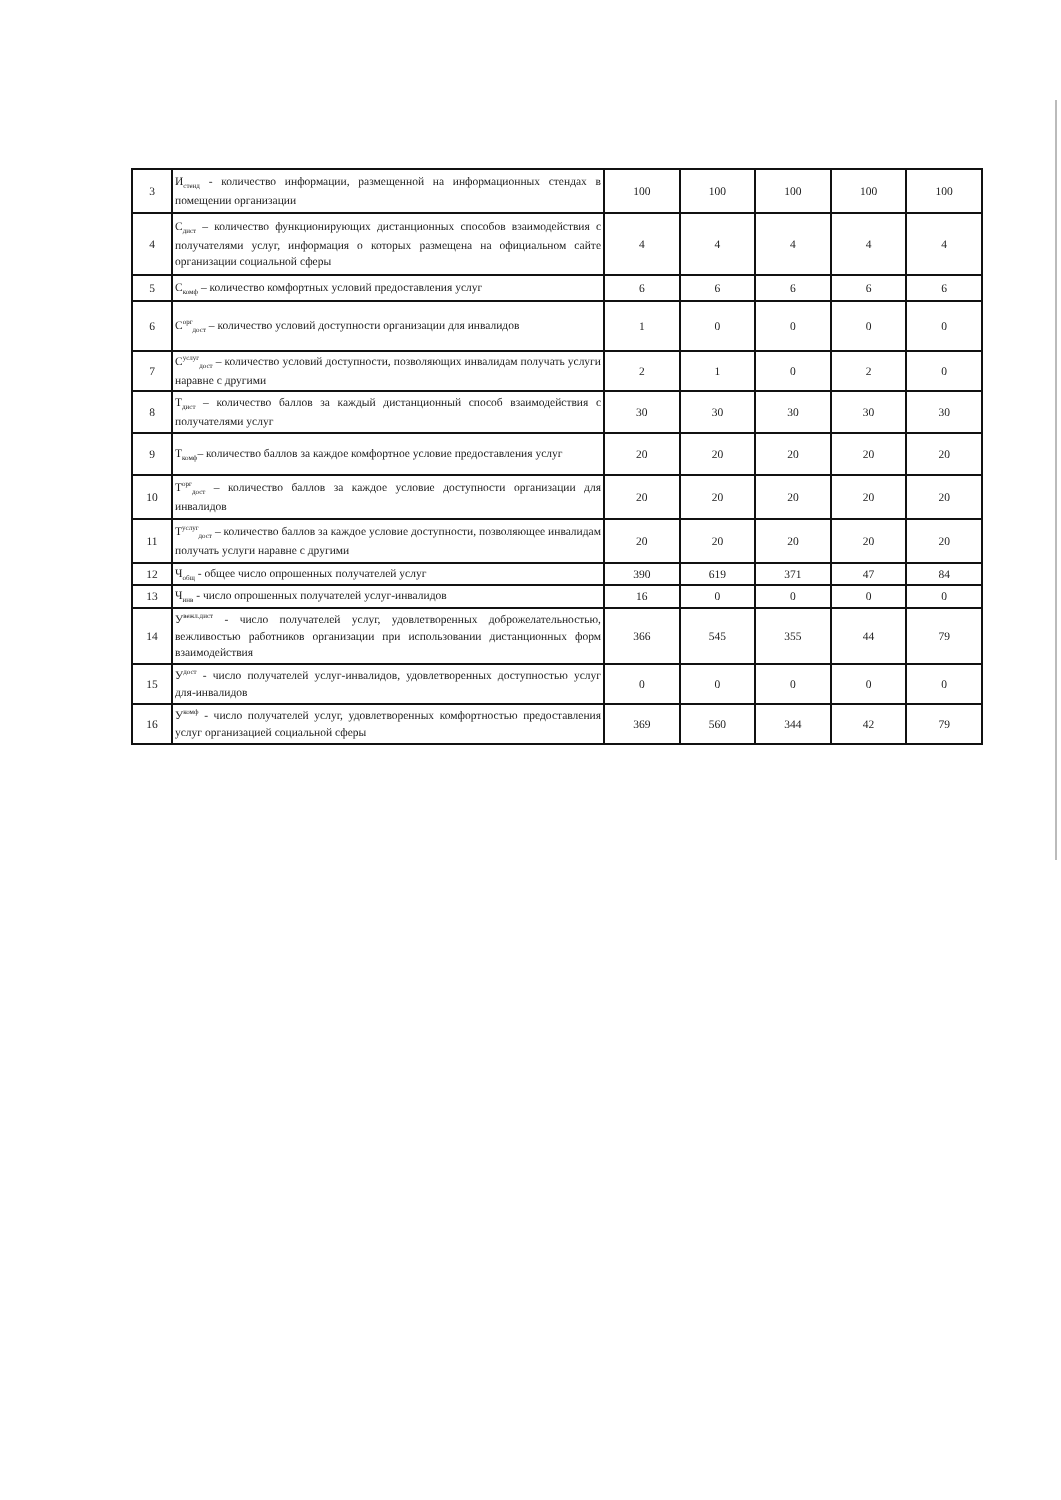| 3 | И<sub>стенд</sub> - количество информации, размещенной на информационных стендах в помещении организации | 100 | 100 | 100 | 100 | 100 |
| 4 | С<sub>дист</sub> – количество функционирующих дистанционных способов взаимодействия с получателями услуг, информация о которых размещена на официальном сайте организации социальной сферы | 4 | 4 | 4 | 4 | 4 |
| 5 | С<sub>комф</sub> – количество комфортных условий предоставления услуг | 6 | 6 | 6 | 6 | 6 |
| 6 | С<sup>орг</sup><sub>дост</sub> – количество условий доступности организации для инвалидов | 1 | 0 | 0 | 0 | 0 |
| 7 | С<sup>услуг</sup><sub>дост</sub> – количество условий доступности, позволяющих инвалидам получать услуги наравне с другими | 2 | 1 | 0 | 2 | 0 |
| 8 | Т<sub>дист</sub> – количество баллов за каждый дистанционный способ взаимодействия с получателями услуг | 30 | 30 | 30 | 30 | 30 |
| 9 | Т<sub>комф</sub>– количество баллов за каждое комфортное условие предоставления услуг | 20 | 20 | 20 | 20 | 20 |
| 10 | Т<sup>орг</sup><sub>дост</sub> – количество баллов за каждое условие доступности организации для инвалидов | 20 | 20 | 20 | 20 | 20 |
| 11 | Т<sup>услуг</sup><sub>дост</sub> – количество баллов за каждое условие доступности, позволяющее инвалидам получать услуги наравне с другими | 20 | 20 | 20 | 20 | 20 |
| 12 | Ч<sub>общ</sub> - общее число опрошенных получателей услуг | 390 | 619 | 371 | 47 | 84 |
| 13 | Ч<sub>инв</sub> - число опрошенных получателей услуг-инвалидов | 16 | 0 | 0 | 0 | 0 |
| 14 | У<sup>вежл.дист</sup> - число получателей услуг, удовлетворенных доброжелательностью, вежливостью работников организации при использовании дистанционных форм взаимодействия | 366 | 545 | 355 | 44 | 79 |
| 15 | У<sup>дост</sup> - число получателей услуг-инвалидов, удовлетворенных доступностью услуг для-инвалидов | 0 | 0 | 0 | 0 | 0 |
| 16 | У<sup>комф</sup> - число получателей услуг, удовлетворенных комфортностью предоставления услуг организацией социальной сферы | 369 | 560 | 344 | 42 | 79 |